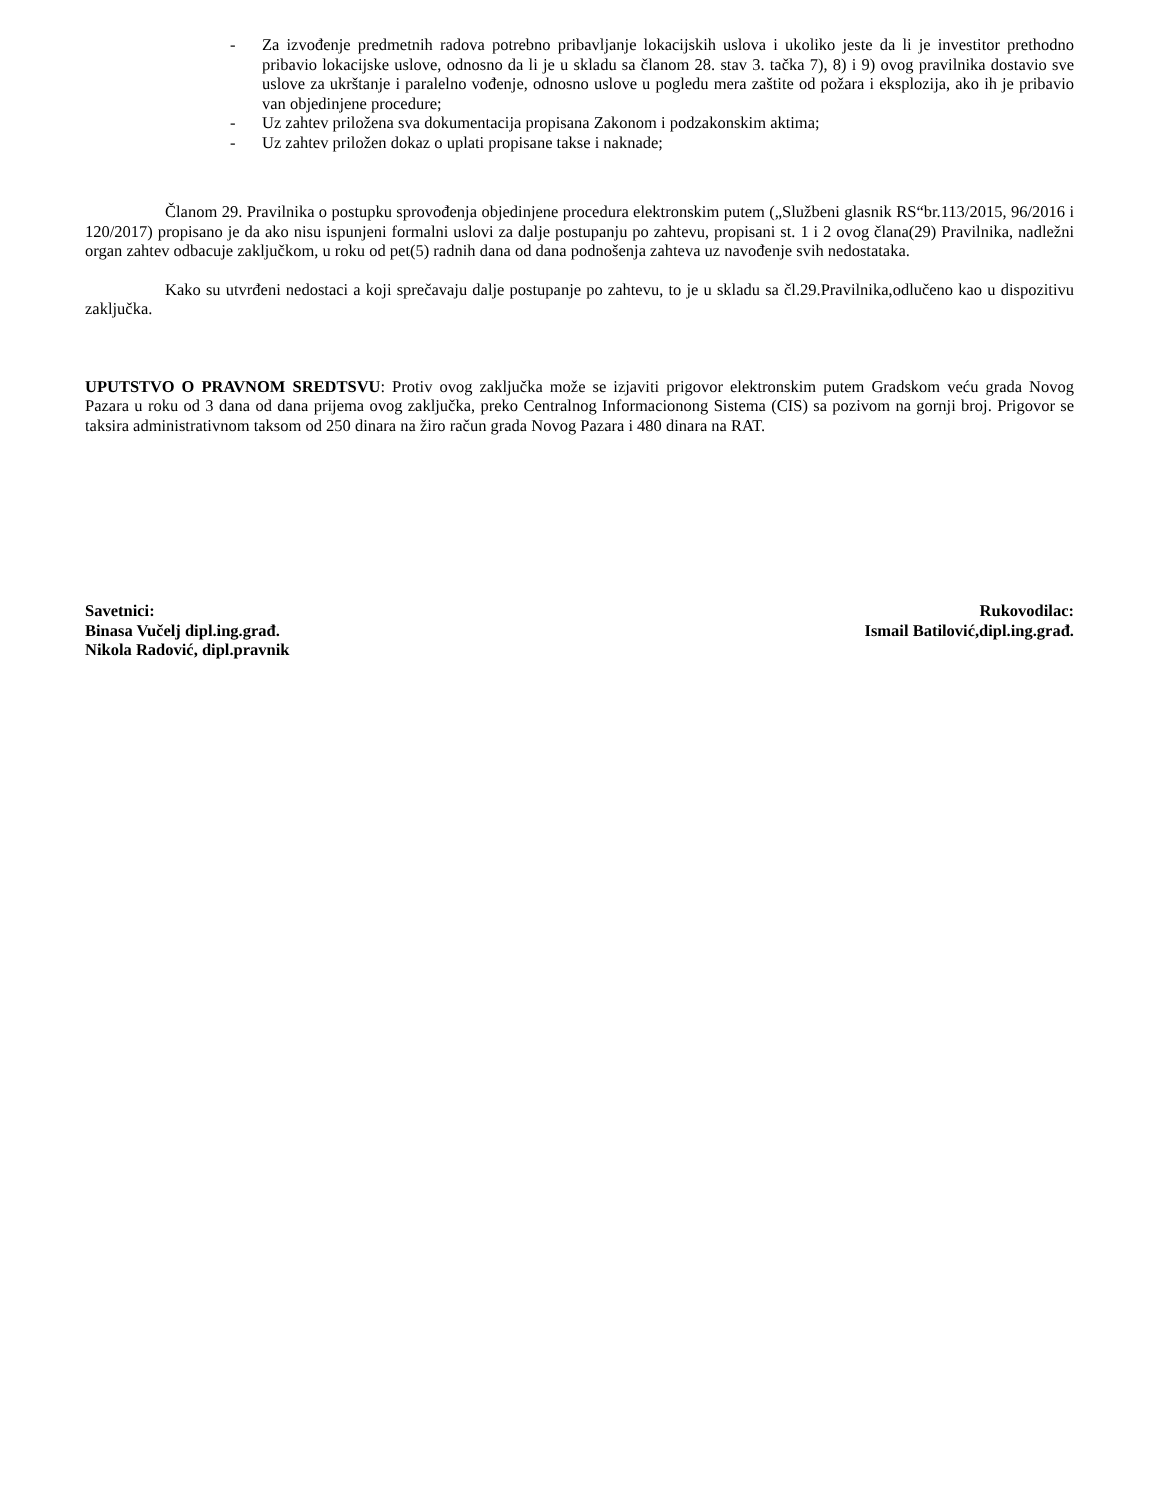- Za izvođenje predmetnih radova potrebno pribavljanje lokacijskih uslova i ukoliko jeste da li je investitor prethodno pribavio lokacijske uslove, odnosno da li je u skladu sa članom 28. stav 3. tačka 7), 8) i 9) ovog pravilnika dostavio sve uslove za ukrštanje i paralelno vođenje, odnosno uslove u pogledu mera zaštite od požara i eksplozija, ako ih je pribavio van objedinjene procedure;
- Uz zahtev priložena sva dokumentacija propisana Zakonom i podzakonskim aktima;
- Uz zahtev priložen dokaz o uplati propisane takse i naknade;
Članom 29. Pravilnika o postupku sprovođenja objedinjene procedura elektronskim putem („Službeni glasnik RS“br.113/2015, 96/2016 i 120/2017) propisano je da ako nisu ispunjeni formalni uslovi za dalje postupanju po zahtevu, propisani st. 1 i 2 ovog člana(29) Pravilnika, nadležni organ zahtev odbacuje zaključkom, u roku od pet(5) radnih dana od dana podnošenja zahteva uz navođenje svih nedostataka.
Kako su utvrđeni nedostaci a koji sprečavaju dalje postupanje po zahtevu, to je u skladu sa čl.29.Pravilnika,odlučeno kao u dispozitivu zaključka.
UPUTSTVO O PRAVNOM SREDTSVU: Protiv ovog zaključka može se izjaviti prigovor elektronskim putem Gradskom veću grada Novog Pazara u roku od 3 dana od dana prijema ovog zaključka, preko Centralnog Informacionong Sistema (CIS) sa pozivom na gornji broj. Prigovor se taksira administrativnom taksom od 250 dinara na žiro račun grada Novog Pazara i 480 dinara na RAT.
Savetnici:
Binasa Vučelj dipl.ing.građ.
Nikola Radović, dipl.pravnik
Rukovodilac:
Ismail Batilović,dipl.ing.građ.